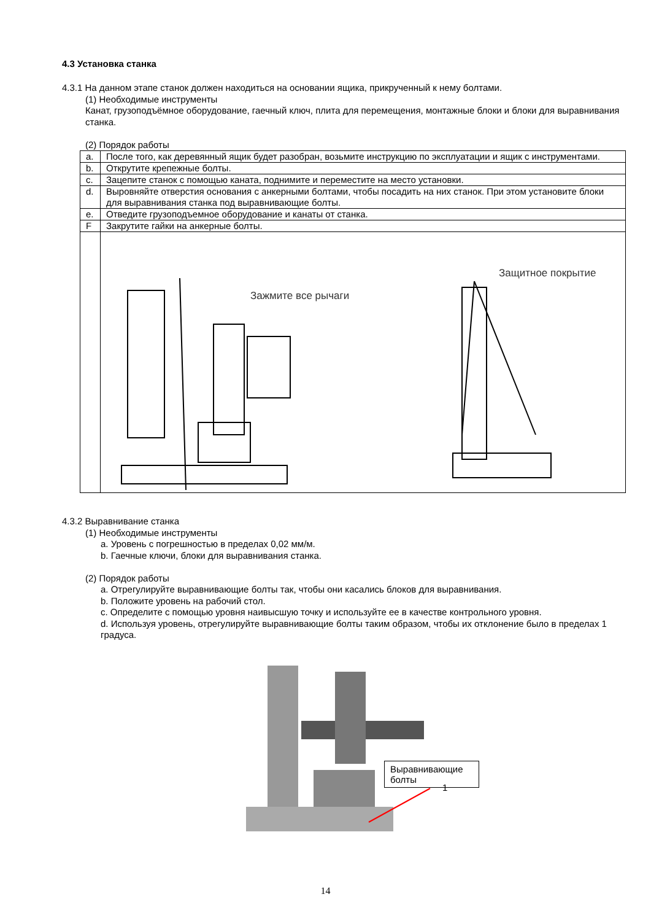4.3 Установка станка
4.3.1 На данном этапе станок должен находиться на основании ящика, прикрученный к нему болтами.
(1) Необходимые инструменты
Канат, грузоподъёмное оборудование, гаечный ключ, плита для перемещения, монтажные блоки и блоки для выравнивания станка.
(2) Порядок работы
| a. | После того, как деревянный ящик будет разобран, возьмите инструкцию по эксплуатации и ящик с инструментами. |
| b. | Открутите крепежные болты. |
| c. | Зацепите станок с помощью каната, поднимите и переместите на место установки. |
| d. | Выровняйте отверстия основания с анкерными болтами, чтобы посадить на них станок. При этом установите блоки для выравнивания станка под выравнивающие болты. |
| e. | Отведите грузоподъемное оборудование и канаты от станка. |
| F | Закрутите гайки на анкерные болты. |
| | Зажмите все рычаги Защитное покрытие |
4.3.2 Выравнивание станка
(1) Необходимые инструменты
a. Уровень с погрешностью в пределах 0,02 мм/м.
b. Гаечные ключи, блоки для выравнивания станка.
(2) Порядок работы
a. Отрегулируйте выравнивающие болты так, чтобы они касались блоков для выравнивания.
b. Положите уровень на рабочий стол.
c. Определите с помощью уровня наивысшую точку и используйте ее в качестве контрольного уровня.
d. Используя уровень, отрегулируйте выравнивающие болты таким образом, чтобы их отклонение было в пределах 1 градуса.
Выравнивающие болты
1
14